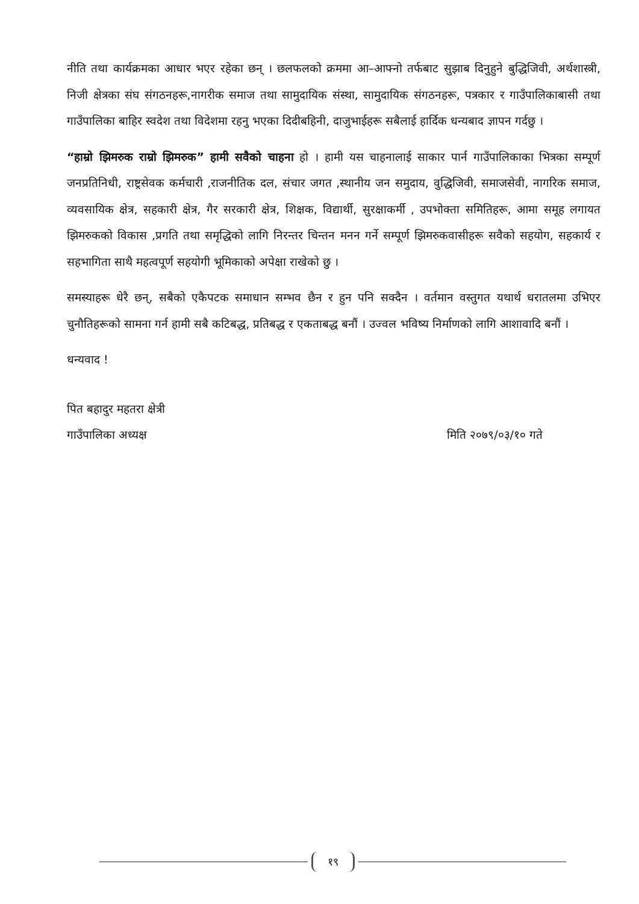नीति तथा कार्यक्रमका आधार भएर रहेका छन् । छलफलको क्रममा आ–आफ्नो तर्फबाट सुझाब दिनुहुने बुद्धिजिवी, अर्थशास्त्री, निजी क्षेत्रका संघ संगठनहरू,नागरीक समाज तथा सामुदायिक संस्था, सामुदायिक संगठनहरू, पत्रकार र गाउँपालिकाबासी तथा गाउँपालिका बाहिर स्वदेश तथा विदेशमा रहनु भएका दिदीबहिनी, दाजुभाईहरू सबैलाई हार्दिक धन्यबाद ज्ञापन गर्दछु ।
“हाम्रो झिमरुक राम्रो झिमरुक” हामी सवैको चाहना हो । हामी यस चाहनालाई साकार पार्न गाउँपालिकाका भित्रका सम्पूर्ण जनप्रतिनिधी, राष्ट्रसेवक कर्मचारी ,राजनीतिक दल, संचार जगत ,स्थानीय जन समुदाय, वुद्धिजिवी, समाजसेवी, नागरिक समाज, व्यवसायिक क्षेत्र, सहकारी क्षेत्र, गैर सरकारी क्षेत्र, शिक्षक, विद्यार्थी, सुरक्षाकर्मी , उपभोक्ता समितिहरू, आमा समूह लगायत झिमरुकको विकास ,प्रगति तथा समृद्धिको लागि निरन्तर चिन्तन मनन गर्ने सम्पूर्ण झिमरुकवासीहरू सवैको सहयोग, सहकार्य र सहभागिता साथै महत्वपूर्ण सहयोगी भूमिकाको अपेक्षा राखेको छु ।
समस्याहरू धेरै छन्, सबैको एकैपटक समाधान सम्भव छैन र हुन पनि सक्दैन । वर्तमान वस्तुगत यथार्थ धरातलमा उभिएर चुनौतिहरूको सामना गर्न हामी सबै कटिबद्ध, प्रतिबद्ध र एकताबद्ध बनौं । उज्वल भविष्य निर्माणको लागि आशावादि बनौं ।
धन्यवाद !
पित बहादुर महतरा क्षेत्री
गाउँपालिका अध्यक्ष मिति २०७९/०३/१० गते
१९